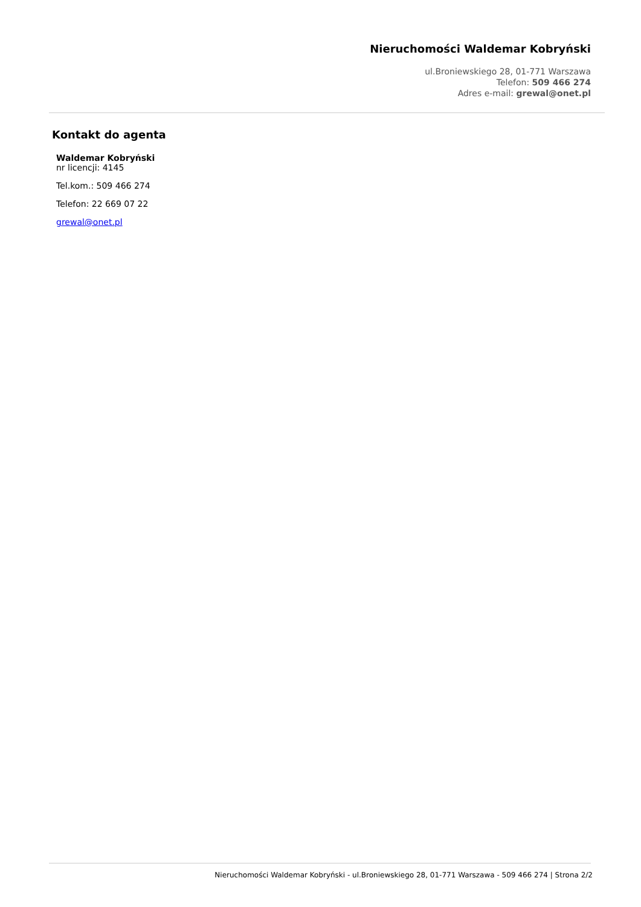Nieruchomości Waldemar Kobryński
ul.Broniewskiego 28, 01-771 Warszawa
Telefon: 509 466 274
Adres e-mail: grewal@onet.pl
Kontakt do agenta
Waldemar Kobryński
nr licencji: 4145
Tel.kom.: 509 466 274
Telefon: 22 669 07 22
grewal@onet.pl
Nieruchomości Waldemar Kobryński - ul.Broniewskiego 28, 01-771 Warszawa - 509 466 274 | Strona 2/2